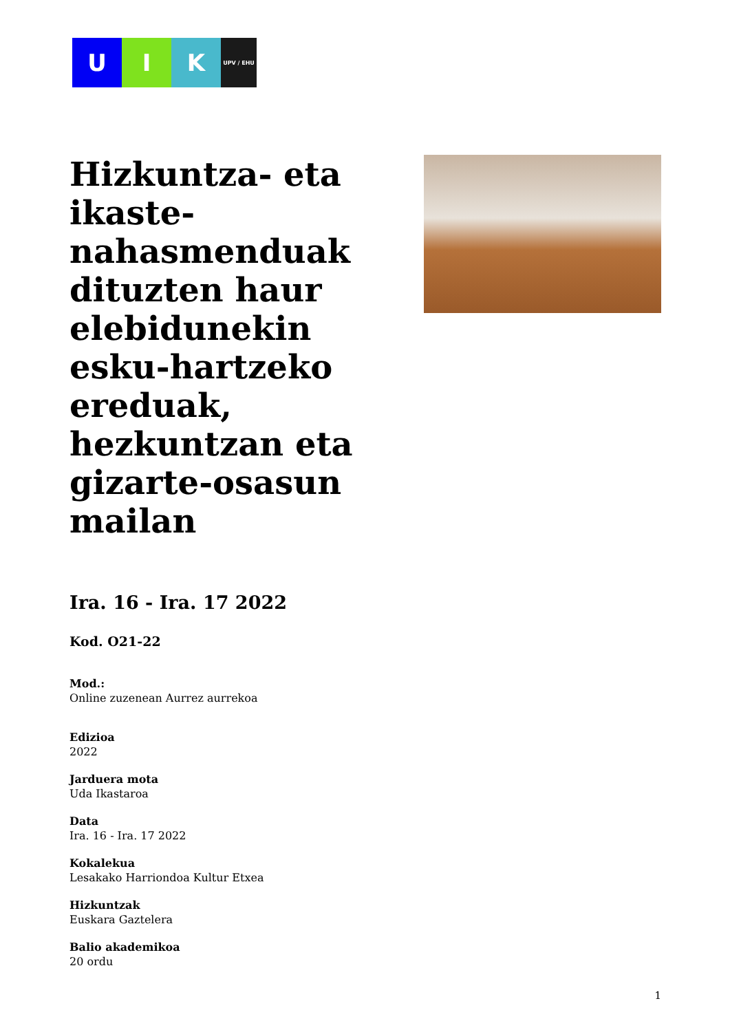U I K
UPV / EHU
Hizkuntza- eta ikaste-nahasmenduak dituzten haur elebidunekin esku-hartzeko ereduak, hezkuntzan eta gizarte-osasun mailan
Ira. 16 - Ira. 17 2022
Kod. O21-22
Mod.:
Online zuzenean Aurrez aurrekoa
Edizioa
2022
Jarduera mota
Uda Ikastaroa
Data
Ira. 16 - Ira. 17 2022
Kokalekua
Lesakako Harriondoa Kultur Etxea
Hizkuntzak
Euskara Gaztelera
Balio akademikoa
20 ordu
1